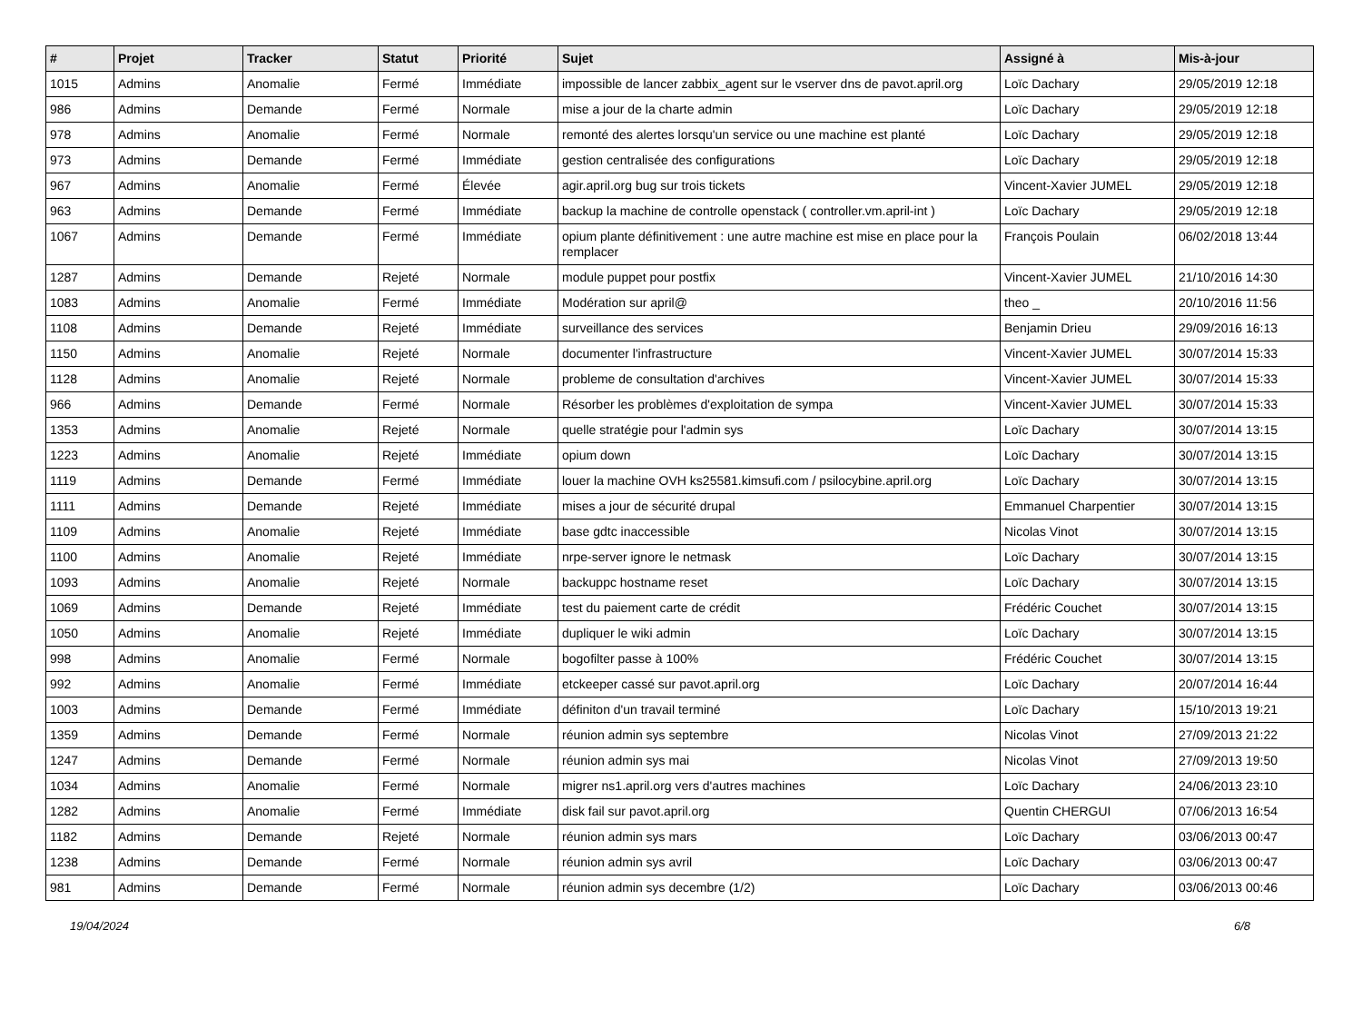| # | Projet | Tracker | Statut | Priorité | Sujet | Assigné à | Mis-à-jour |
| --- | --- | --- | --- | --- | --- | --- | --- |
| 1015 | Admins | Anomalie | Fermé | Immédiate | impossible de lancer zabbix_agent sur le vserver dns de pavot.april.org | Loïc Dachary | 29/05/2019 12:18 |
| 986 | Admins | Demande | Fermé | Normale | mise a jour de la charte admin | Loïc Dachary | 29/05/2019 12:18 |
| 978 | Admins | Anomalie | Fermé | Normale | remonté des alertes lorsqu'un service ou une machine est planté | Loïc Dachary | 29/05/2019 12:18 |
| 973 | Admins | Demande | Fermé | Immédiate | gestion centralisée des configurations | Loïc Dachary | 29/05/2019 12:18 |
| 967 | Admins | Anomalie | Fermé | Élevée | agir.april.org bug sur trois tickets | Vincent-Xavier JUMEL | 29/05/2019 12:18 |
| 963 | Admins | Demande | Fermé | Immédiate | backup la machine de controlle openstack ( controller.vm.april-int ) | Loïc Dachary | 29/05/2019 12:18 |
| 1067 | Admins | Demande | Fermé | Immédiate | opium plante définitivement : une autre machine est mise en place pour la remplacer | François Poulain | 06/02/2018 13:44 |
| 1287 | Admins | Demande | Rejeté | Normale | module puppet pour postfix | Vincent-Xavier JUMEL | 21/10/2016 14:30 |
| 1083 | Admins | Anomalie | Fermé | Immédiate | Modération sur april@ | theo _ | 20/10/2016 11:56 |
| 1108 | Admins | Demande | Rejeté | Immédiate | surveillance des services | Benjamin Drieu | 29/09/2016 16:13 |
| 1150 | Admins | Anomalie | Rejeté | Normale | documenter l'infrastructure | Vincent-Xavier JUMEL | 30/07/2014 15:33 |
| 1128 | Admins | Anomalie | Rejeté | Normale | probleme de consultation d'archives | Vincent-Xavier JUMEL | 30/07/2014 15:33 |
| 966 | Admins | Demande | Fermé | Normale | Résorber les problèmes d'exploitation de sympa | Vincent-Xavier JUMEL | 30/07/2014 15:33 |
| 1353 | Admins | Anomalie | Rejeté | Normale | quelle stratégie pour l'admin sys | Loïc Dachary | 30/07/2014 13:15 |
| 1223 | Admins | Anomalie | Rejeté | Immédiate | opium down | Loïc Dachary | 30/07/2014 13:15 |
| 1119 | Admins | Demande | Fermé | Immédiate | louer la machine OVH ks25581.kimsufi.com / psilocybine.april.org | Loïc Dachary | 30/07/2014 13:15 |
| 1111 | Admins | Demande | Rejeté | Immédiate | mises a jour de sécurité drupal | Emmanuel Charpentier | 30/07/2014 13:15 |
| 1109 | Admins | Anomalie | Rejeté | Immédiate | base gdtc inaccessible | Nicolas Vinot | 30/07/2014 13:15 |
| 1100 | Admins | Anomalie | Rejeté | Immédiate | nrpe-server ignore le netmask | Loïc Dachary | 30/07/2014 13:15 |
| 1093 | Admins | Anomalie | Rejeté | Normale | backuppc hostname reset | Loïc Dachary | 30/07/2014 13:15 |
| 1069 | Admins | Demande | Rejeté | Immédiate | test du paiement carte de crédit | Frédéric Couchet | 30/07/2014 13:15 |
| 1050 | Admins | Anomalie | Rejeté | Immédiate | dupliquer le wiki admin | Loïc Dachary | 30/07/2014 13:15 |
| 998 | Admins | Anomalie | Fermé | Normale | bogofilter passe à 100% | Frédéric Couchet | 30/07/2014 13:15 |
| 992 | Admins | Anomalie | Fermé | Immédiate | etckeeper cassé sur pavot.april.org | Loïc Dachary | 20/07/2014 16:44 |
| 1003 | Admins | Demande | Fermé | Immédiate | définiton d'un travail terminé | Loïc Dachary | 15/10/2013 19:21 |
| 1359 | Admins | Demande | Fermé | Normale | réunion admin sys septembre | Nicolas Vinot | 27/09/2013 21:22 |
| 1247 | Admins | Demande | Fermé | Normale | réunion admin sys mai | Nicolas Vinot | 27/09/2013 19:50 |
| 1034 | Admins | Anomalie | Fermé | Normale | migrer ns1.april.org vers d'autres machines | Loïc Dachary | 24/06/2013 23:10 |
| 1282 | Admins | Anomalie | Fermé | Immédiate | disk fail sur pavot.april.org | Quentin CHERGUI | 07/06/2013 16:54 |
| 1182 | Admins | Demande | Rejeté | Normale | réunion admin sys mars | Loïc Dachary | 03/06/2013 00:47 |
| 1238 | Admins | Demande | Fermé | Normale | réunion admin sys avril | Loïc Dachary | 03/06/2013 00:47 |
| 981 | Admins | Demande | Fermé | Normale | réunion admin sys decembre (1/2) | Loïc Dachary | 03/06/2013 00:46 |
19/04/2024 6/8